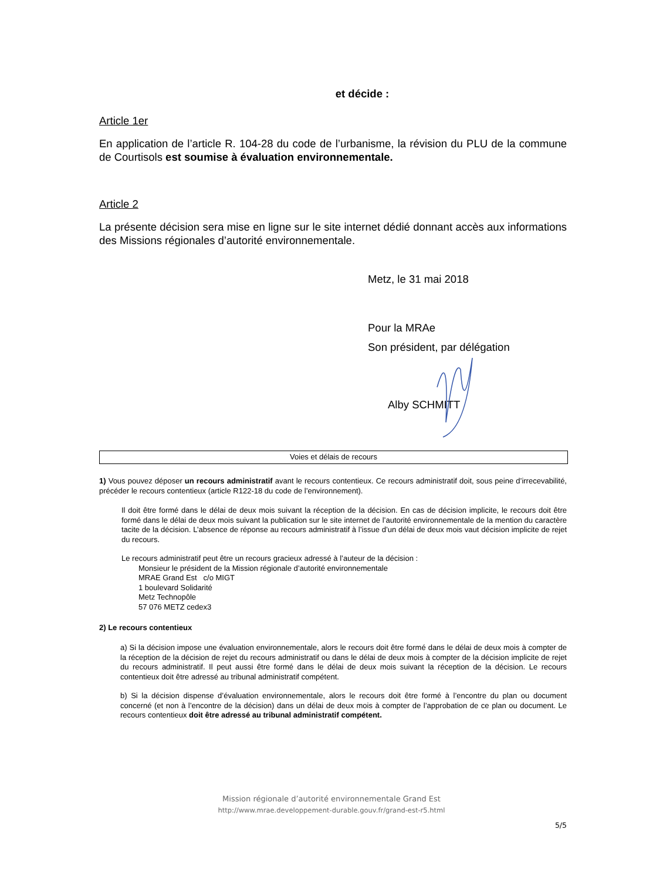et décide :
Article 1er
En application de l’article R. 104-28 du code de l’urbanisme, la révision du PLU de la commune de Courtisols est soumise à évaluation environnementale.
Article 2
La présente décision sera mise en ligne sur le site internet dédié donnant accès aux informations des Missions régionales d’autorité environnementale.
Metz, le 31 mai 2018
Pour la MRAe
Son président, par délégation
Alby SCHMITT
Voies et délais de recours
1) Vous pouvez déposer un recours administratif avant le recours contentieux. Ce recours administratif doit, sous peine d’irrecevabilité, précéder le recours contentieux (article R122-18 du code de l’environnement).
Il doit être formé dans le délai de deux mois suivant la réception de la décision. En cas de décision implicite, le recours doit être formé dans le délai de deux mois suivant la publication sur le site internet de l’autorité environnementale de la mention du caractère tacite de la décision. L’absence de réponse au recours administratif à l’issue d’un délai de deux mois vaut décision implicite de rejet du recours.
Le recours administratif peut être un recours gracieux adressé à l’auteur de la décision :
Monsieur le président de la Mission régionale d’autorité environnementale
MRAE Grand Est c/o MIGT
1 boulevard Solidarité
Metz Technopôle
57 076 METZ cedex3
2) Le recours contentieux
a) Si la décision impose une évaluation environnementale, alors le recours doit être formé dans le délai de deux mois à compter de la réception de la décision de rejet du recours administratif ou dans le délai de deux mois à compter de la décision implicite de rejet du recours administratif. Il peut aussi être formé dans le délai de deux mois suivant la réception de la décision. Le recours contentieux doit être adressé au tribunal administratif compétent.
b) Si la décision dispense d’évaluation environnementale, alors le recours doit être formé à l’encontre du plan ou document concerné (et non à l’encontre de la décision) dans un délai de deux mois à compter de l’approbation de ce plan ou document. Le recours contentieux doit être adressé au tribunal administratif compétent.
Mission régionale d’autorité environnementale Grand Est
http://www.mrae.developpement-durable.gouv.fr/grand-est-r5.html
5/5